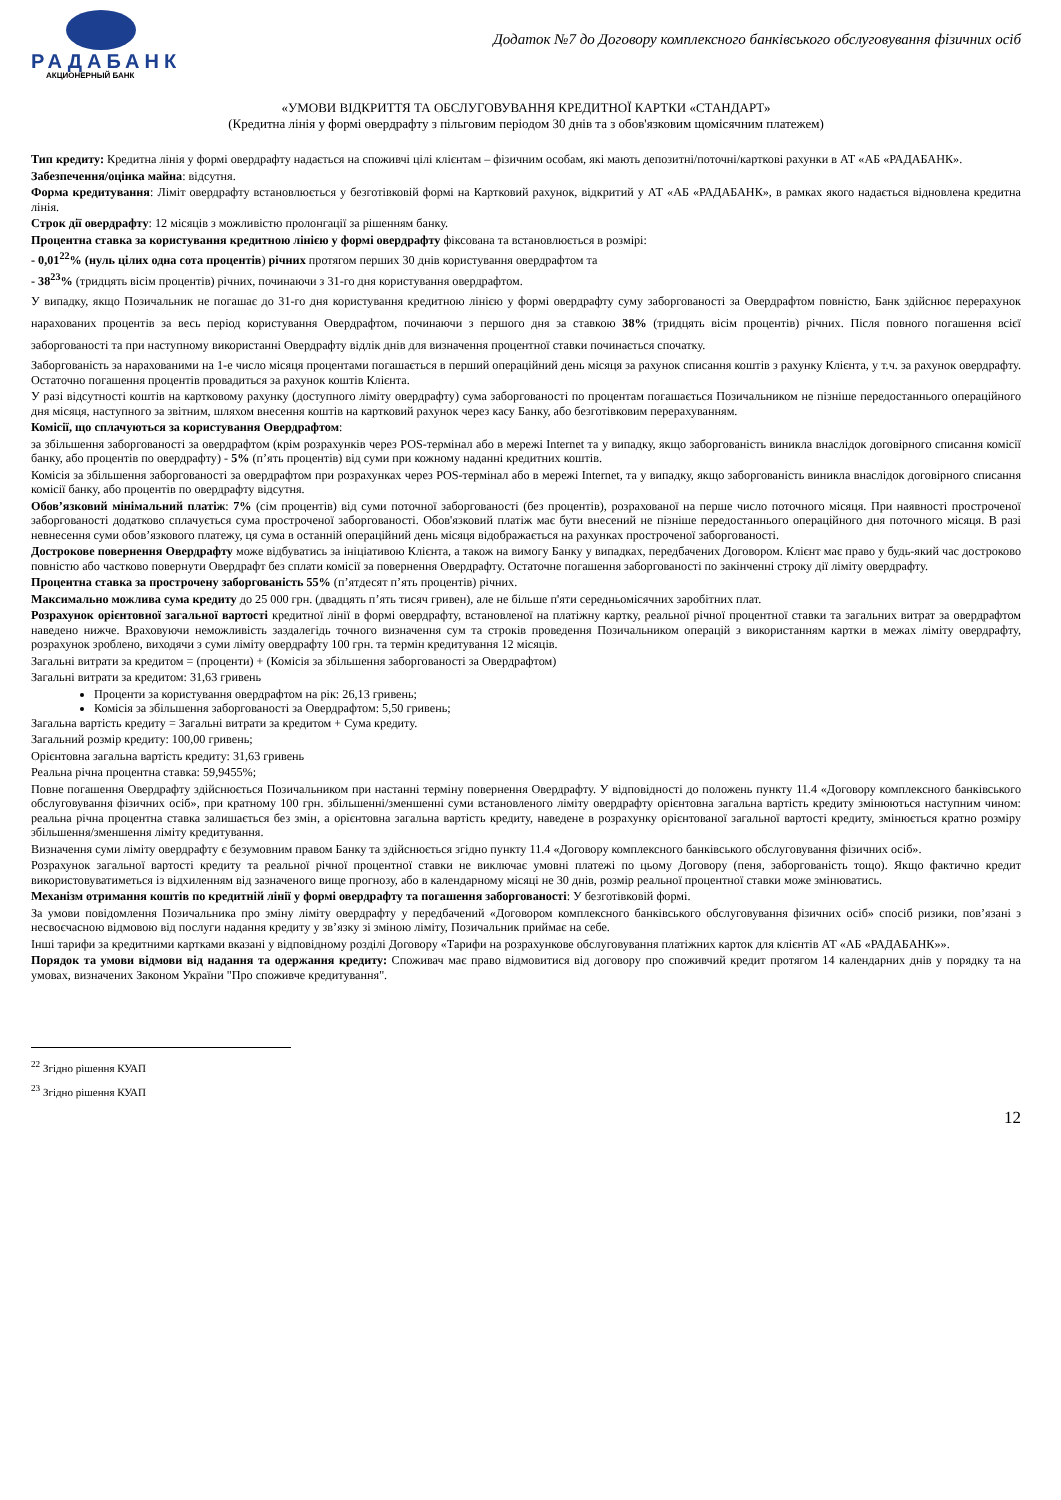РАДАБАНК
АКЦИОНЕРНЫЙ БАНК
Додаток №7 до Договору комплексного банківського обслуговування фізичних осіб
«УМОВИ ВІДКРИТТЯ ТА ОБСЛУГОВУВАННЯ КРЕДИТНОЇ КАРТКИ «СТАНДАРТ»
(Кредитна лінія у формі овердрафту з пільговим періодом 30 днів та з обов'язковим щомісячним платежем)
Тип кредиту: Кредитна лінія у формі овердрафту надається на споживчі цілі клієнтам – фізичним особам, які мають депозитні/поточні/карткові рахунки в АТ «АБ «РАДАБАНК».
Забезпечення/оцінка майна: відсутня.
Форма кредитування: Ліміт овердрафту встановлюється у безготівковій формі на Картковий рахунок, відкритий у АТ «АБ «РАДАБАНК», в рамках якого надається відновлена кредитна лінія.
Строк дії овердрафту: 12 місяців з можливістю пролонгації за рішенням банку.
Процентна ставка за користування кредитною лінією у формі овердрафту фіксована та встановлюється в розмірі:
- 0,01<sup>22</sup>% (нуль цілих одна сота процентів) річних протягом перших 30 днів користування овердрафтом та
- 38<sup>23</sup>% (тридцять вісім процентів) річних, починаючи з 31-го дня користування овердрафтом.
У випадку, якщо Позичальник не погашає до 31-го дня користування кредитною лінією у формі овердрафту суму заборгованості за Овердрафтом повністю, Банк здійснює перерахунок нарахованих процентів за весь період користування Овердрафтом, починаючи з першого дня за ставкою 38% (тридцять вісім процентів) річних. Після повного погашення всієї заборгованості та при наступному використанні Овердрафту відлік днів для визначення процентної ставки починається спочатку.
Заборгованість за нарахованими на 1-е число місяця процентами погашається в перший операційний день місяця за рахунок списання коштів з рахунку Клієнта, у т.ч. за рахунок овердрафту. Остаточно погашення процентів провадиться за рахунок коштів Клієнта.
У разі відсутності коштів на картковому рахунку (доступного ліміту овердрафту) сума заборгованості по процентам погашається Позичальником не пізніше передостаннього операційного дня місяця, наступного за звітним, шляхом внесення коштів на картковий рахунок через касу Банку, або безготівковим перерахуванням.
Комісії, що сплачуються за користування Овердрафтом:
за збільшення заборгованості за овердрафтом (крім розрахунків через POS-термінал або в мережі Internet та у випадку, якщо заборгованість виникла внаслідок договірного списання комісії банку, або процентів по овердрафту) - 5% (п’ять процентів) від суми при кожному наданні кредитних коштів.
Комісія за збільшення заборгованості за овердрафтом при розрахунках через POS-термінал або в мережі Internet, та у випадку, якщо заборгованість виникла внаслідок договірного списання комісії банку, або процентів по овердрафту відсутня.
Обов’язковий мінімальний платіж: 7% (сім процентів) від суми поточної заборгованості (без процентів), розрахованої на перше число поточного місяця. При наявності простроченої заборгованості додатково сплачується сума простроченої заборгованості. Обов'язковий платіж має бути внесений не пізніше передостаннього операційного дня поточного місяця. В разі невнесення суми обов’язкового платежу, ця сума в останній операційний день місяця відображається на рахунках простроченої заборгованості.
Дострокове повернення Овердрафту може відбуватись за ініціативою Клієнта, а також на вимогу Банку у випадках, передбачених Договором. Клієнт має право у будь-який час достроково повністю або частково повернути Овердрафт без сплати комісії за повернення Овердрафту. Остаточне погашення заборгованості по закінченні строку дії ліміту овердрафту.
Процентна ставка за прострочену заборгованість 55% (п’ятдесят п’ять процентів) річних.
Максимально можлива сума кредиту до 25 000 грн. (двадцять п’ять тисяч гривен), але не більше п'яти середньомісячних заробітних плат.
Розрахунок орієнтовної загальної вартості кредитної лінії в формі овердрафту, встановленої на платіжну картку, реальної річної процентної ставки та загальних витрат за овердрафтом наведено нижче. Враховуючи неможливість заздалегідь точного визначення сум та строків проведення Позичальником операцій з використанням картки в межах ліміту овердрафту, розрахунок зроблено, виходячи з суми ліміту овердрафту 100 грн. та термін кредитування 12 місяців.
Загальні витрати за кредитом = (проценти) + (Комісія за збільшення заборгованості за Овердрафтом)
Загальні витрати за кредитом: 31,63 гривень
Проценти за користування овердрафтом на рік: 26,13 гривень;
Комісія за збільшення заборгованості за Овердрафтом: 5,50 гривень;
Загальна вартість кредиту = Загальні витрати за кредитом + Сума кредиту.
Загальний розмір кредиту: 100,00 гривень;
Орієнтовна загальна вартість кредиту: 31,63 гривень
Реальна річна процентна ставка: 59,9455%;
Повне погашення Овердрафту здійснюється Позичальником при настанні терміну повернення Овердрафту. У відповідності до положень пункту 11.4 «Договору комплексного банківського обслуговування фізичних осіб», при кратному 100 грн. збільшенні/зменшенні суми встановленого ліміту овердрафту орієнтовна загальна вартість кредиту змінюються наступним чином: реальна річна процентна ставка залишається без змін, а орієнтовна загальна вартість кредиту, наведене в розрахунку орієнтованої загальної вартості кредиту, змінюється кратно розміру збільшення/зменшення ліміту кредитування.
Визначення суми ліміту овердрафту є безумовним правом Банку та здійснюється згідно пункту 11.4 «Договору комплексного банківського обслуговування фізичних осіб».
Розрахунок загальної вартості кредиту та реальної річної процентної ставки не виключає умовні платежі по цьому Договору (пеня, заборгованість тощо). Якщо фактично кредит використовуватиметься із відхиленням від зазначеного вище прогнозу, або в календарному місяці не 30 днів, розмір реальної процентної ставки може змінюватись.
Механізм отримання коштів по кредитній лінії у формі овердрафту та погашення заборгованості: У безготівковій формі.
За умови повідомлення Позичальника про зміну ліміту овердрафту у передбачений «Договором комплексного банківського обслуговування фізичних осіб» спосіб ризики, пов’язані з несвоєчасною відмовою від послуги надання кредиту у зв’язку зі зміною ліміту, Позичальник приймає на себе.
Інші тарифи за кредитними картками вказані у відповідному розділі Договору «Тарифи на розрахункове обслуговування платіжних карток для клієнтів АТ «АБ «РАДАБАНК»».
Порядок та умови відмови від надання та одержання кредиту: Споживач має право відмовитися від договору про споживчий кредит протягом 14 календарних днів у порядку та на умовах, визначених Законом України "Про споживче кредитування".
<sup>22</sup> Згідно рішення КУАП
<sup>23</sup> Згідно рішення КУАП
12